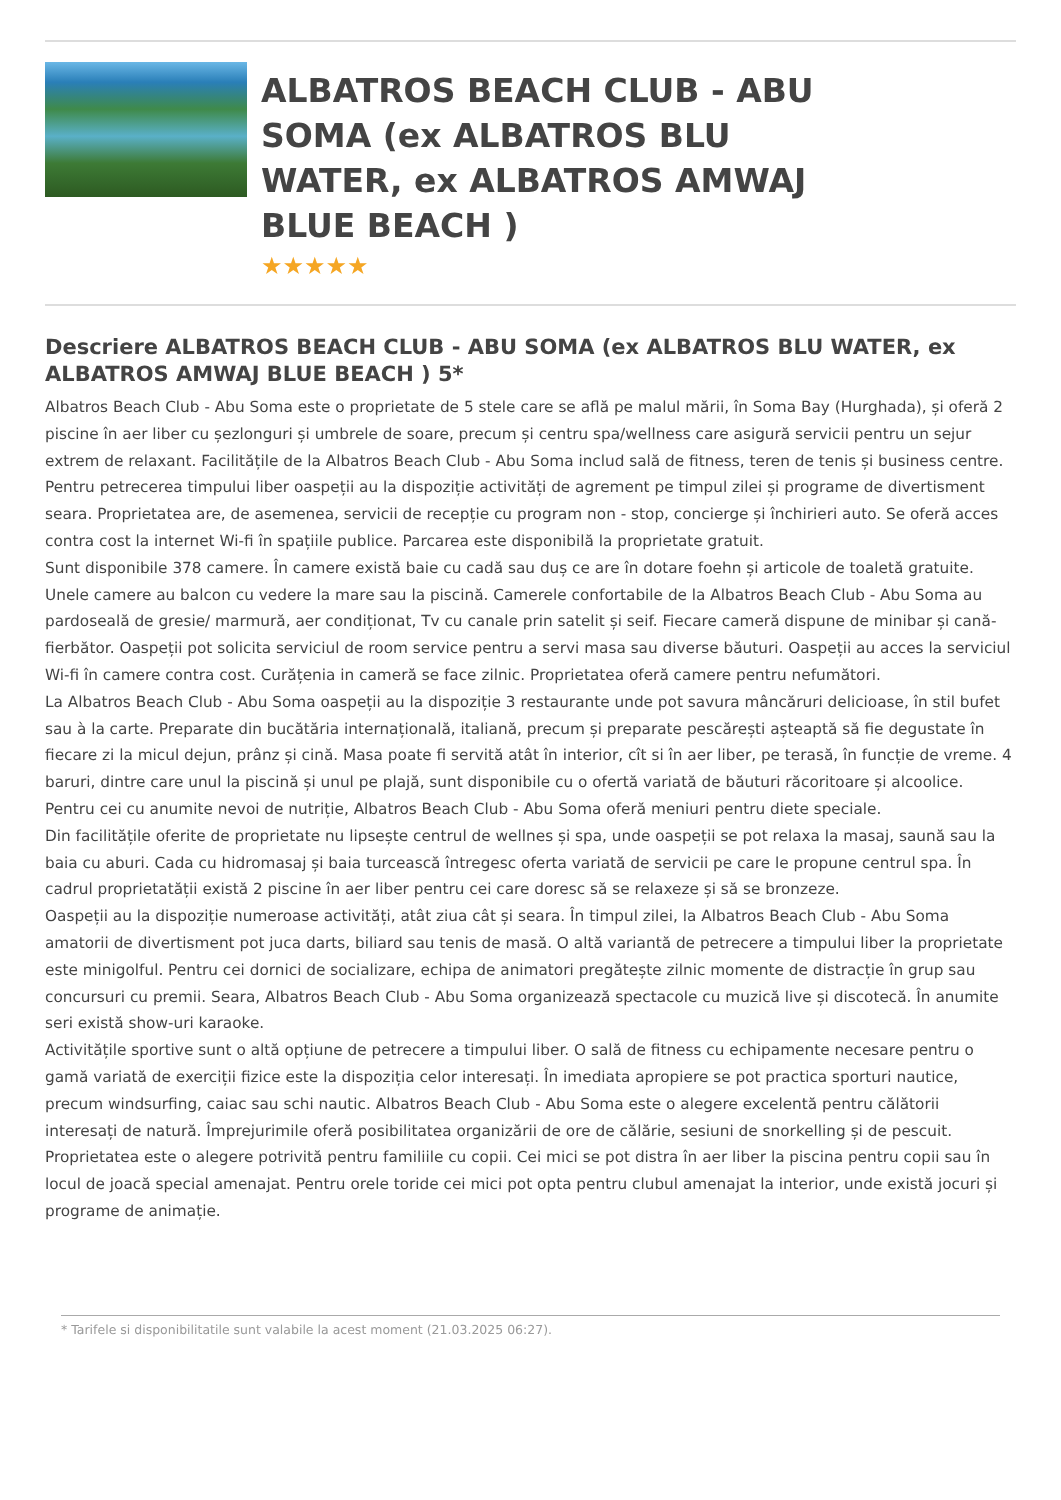ALBATROS BEACH CLUB - ABU SOMA (ex ALBATROS BLU WATER, ex ALBATROS AMWAJ BLUE BEACH )
★★★★★
Descriere ALBATROS BEACH CLUB - ABU SOMA (ex ALBATROS BLU WATER, ex ALBATROS AMWAJ BLUE BEACH ) 5*
Albatros Beach Club - Abu Soma este o proprietate de 5 stele care se află pe malul mării, în Soma Bay (Hurghada), și oferă 2 piscine în aer liber cu șezlonguri și umbrele de soare, precum și centru spa/wellness care asigură servicii pentru un sejur extrem de relaxant. Facilitățile de la Albatros Beach Club - Abu Soma includ sală de fitness, teren de tenis și business centre. Pentru petrecerea timpului liber oaspeții au la dispoziție activități de agrement pe timpul zilei și programe de divertisment seara. Proprietatea are, de asemenea, servicii de recepție cu program non - stop, concierge și închirieri auto. Se oferă acces contra cost la internet Wi-fi în spațiile publice. Parcarea este disponibilă la proprietate gratuit.
Sunt disponibile 378 camere. În camere există baie cu cadă sau duș ce are în dotare foehn și articole de toaletă gratuite. Unele camere au balcon cu vedere la mare sau la piscină. Camerele confortabile de la Albatros Beach Club - Abu Soma au pardoseală de gresie/ marmură, aer condiționat, Tv cu canale prin satelit și seif. Fiecare cameră dispune de minibar și cană-fierbător. Oaspeții pot solicita serviciul de room service pentru a servi masa sau diverse băuturi. Oaspeții au acces la serviciul Wi-fi în camere contra cost. Curățenia in cameră se face zilnic. Proprietatea oferă camere pentru nefumători.
La Albatros Beach Club - Abu Soma oaspeții au la dispoziție 3 restaurante unde pot savura mâncăruri delicioase, în stil bufet sau à la carte. Preparate din bucătăria internațională, italiană, precum și preparate pescărești așteaptă să fie degustate în fiecare zi la micul dejun, prânz și cină. Masa poate fi servită atât în interior, cît si în aer liber, pe terasă, în funcție de vreme. 4 baruri, dintre care unul la piscină și unul pe plajă, sunt disponibile cu o ofertă variată de băuturi răcoritoare și alcoolice. Pentru cei cu anumite nevoi de nutriție, Albatros Beach Club - Abu Soma oferă meniuri pentru diete speciale.
Din facilitățile oferite de proprietate nu lipsește centrul de wellnes și spa, unde oaspeții se pot relaxa la masaj, saună sau la baia cu aburi. Cada cu hidromasaj și baia turcească întregesc oferta variată de servicii pe care le propune centrul spa. În cadrul proprietatății există 2 piscine în aer liber pentru cei care doresc să se relaxeze și să se bronzeze.
Oaspeții au la dispoziție numeroase activități, atât ziua cât și seara. În timpul zilei, la Albatros Beach Club - Abu Soma amatorii de divertisment pot juca darts, biliard sau tenis de masă. O altă variantă de petrecere a timpului liber la proprietate este minigolful. Pentru cei dornici de socializare, echipa de animatori pregătește zilnic momente de distracție în grup sau concursuri cu premii. Seara, Albatros Beach Club - Abu Soma organizează spectacole cu muzică live și discotecă. În anumite seri există show-uri karaoke.
Activitățile sportive sunt o altă opțiune de petrecere a timpului liber. O sală de fitness cu echipamente necesare pentru o gamă variată de exerciții fizice este la dispoziția celor interesați. În imediata apropiere se pot practica sporturi nautice, precum windsurfing, caiac sau schi nautic. Albatros Beach Club - Abu Soma este o alegere excelentă pentru călătorii interesați de natură. Împrejurimile oferă posibilitatea organizării de ore de călărie, sesiuni de snorkelling și de pescuit.
Proprietatea este o alegere potrivită pentru familiile cu copii. Cei mici se pot distra în aer liber la piscina pentru copii sau în locul de joacă special amenajat. Pentru orele toride cei mici pot opta pentru clubul amenajat la interior, unde există jocuri și programe de animație.
* Tarifele si disponibilitatile sunt valabile la acest moment (21.03.2025 06:27).